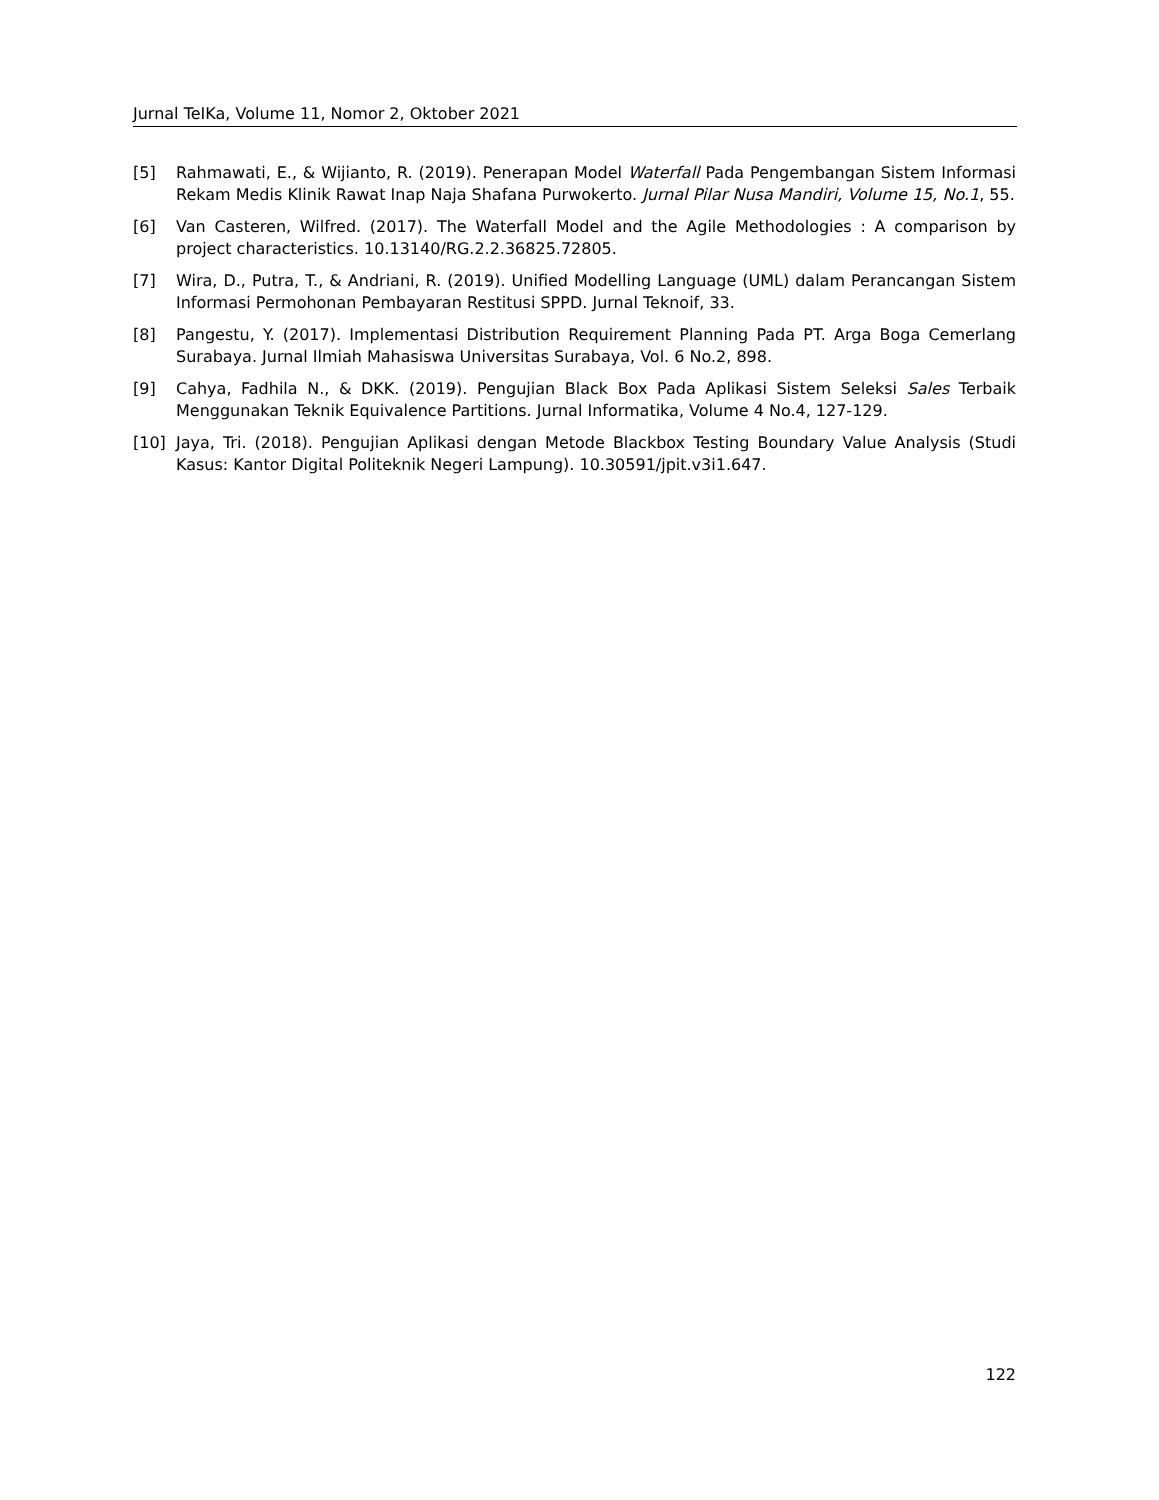Jurnal TeIKa, Volume 11, Nomor 2, Oktober 2021
[5] Rahmawati, E., & Wijianto, R. (2019). Penerapan Model Waterfall Pada Pengembangan Sistem Informasi Rekam Medis Klinik Rawat Inap Naja Shafana Purwokerto. Jurnal Pilar Nusa Mandiri, Volume 15, No.1, 55.
[6] Van Casteren, Wilfred. (2017). The Waterfall Model and the Agile Methodologies : A comparison by project characteristics. 10.13140/RG.2.2.36825.72805.
[7] Wira, D., Putra, T., & Andriani, R. (2019). Unified Modelling Language (UML) dalam Perancangan Sistem Informasi Permohonan Pembayaran Restitusi SPPD. Jurnal Teknoif, 33.
[8] Pangestu, Y. (2017). Implementasi Distribution Requirement Planning Pada PT. Arga Boga Cemerlang Surabaya. Jurnal Ilmiah Mahasiswa Universitas Surabaya, Vol. 6 No.2, 898.
[9] Cahya, Fadhila N., & DKK. (2019). Pengujian Black Box Pada Aplikasi Sistem Seleksi Sales Terbaik Menggunakan Teknik Equivalence Partitions. Jurnal Informatika, Volume 4 No.4, 127-129.
[10] Jaya, Tri. (2018). Pengujian Aplikasi dengan Metode Blackbox Testing Boundary Value Analysis (Studi Kasus: Kantor Digital Politeknik Negeri Lampung). 10.30591/jpit.v3i1.647.
122